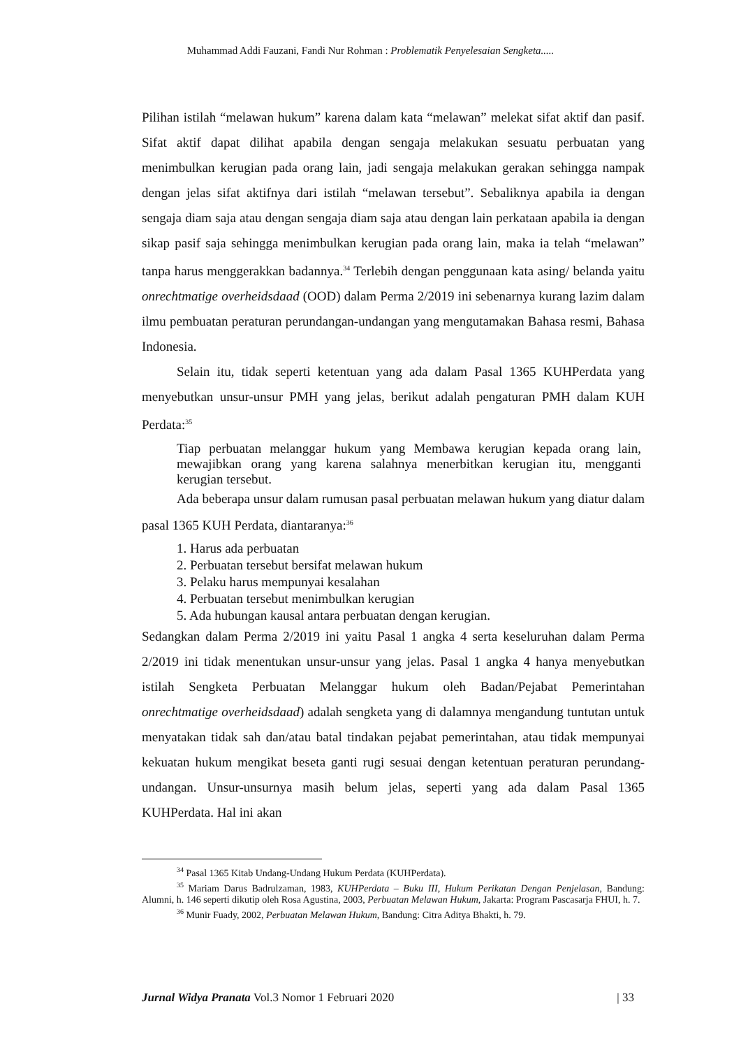Muhammad Addi Fauzani, Fandi Nur Rohman : Problematik Penyelesaian Sengketa.....
Pilihan istilah “melawan hukum” karena dalam kata “melawan” melekat sifat aktif dan pasif. Sifat aktif dapat dilihat apabila dengan sengaja melakukan sesuatu perbuatan yang menimbulkan kerugian pada orang lain, jadi sengaja melakukan gerakan sehingga nampak dengan jelas sifat aktifnya dari istilah “melawan tersebut”. Sebaliknya apabila ia dengan sengaja diam saja atau dengan sengaja diam saja atau dengan lain perkataan apabila ia dengan sikap pasif saja sehingga menimbulkan kerugian pada orang lain, maka ia telah “melawan” tanpa harus menggerakkan badannya.<sup>34</sup> Terlebih dengan penggunaan kata asing/ belanda yaitu onrechtmatige overheidsdaad (OOD) dalam Perma 2/2019 ini sebenarnya kurang lazim dalam ilmu pembuatan peraturan perundangan-undangan yang mengutamakan Bahasa resmi, Bahasa Indonesia.
Selain itu, tidak seperti ketentuan yang ada dalam Pasal 1365 KUHPerdata yang menyebutkan unsur-unsur PMH yang jelas, berikut adalah pengaturan PMH dalam KUH Perdata:<sup>35</sup>
Tiap perbuatan melanggar hukum yang Membawa kerugian kepada orang lain, mewajibkan orang yang karena salahnya menerbitkan kerugian itu, mengganti kerugian tersebut.
Ada beberapa unsur dalam rumusan pasal perbuatan melawan hukum yang diatur dalam pasal 1365 KUH Perdata, diantaranya:<sup>36</sup>
1. Harus ada perbuatan
2. Perbuatan tersebut bersifat melawan hukum
3. Pelaku harus mempunyai kesalahan
4. Perbuatan tersebut menimbulkan kerugian
5. Ada hubungan kausal antara perbuatan dengan kerugian.
Sedangkan dalam Perma 2/2019 ini yaitu Pasal 1 angka 4 serta keseluruhan dalam Perma 2/2019 ini tidak menentukan unsur-unsur yang jelas. Pasal 1 angka 4 hanya menyebutkan istilah Sengketa Perbuatan Melanggar hukum oleh Badan/Pejabat Pemerintahan onrechtmatige overheidsdaad) adalah sengketa yang di dalamnya mengandung tuntutan untuk menyatakan tidak sah dan/atau batal tindakan pejabat pemerintahan, atau tidak mempunyai kekuatan hukum mengikat beseta ganti rugi sesuai dengan ketentuan peraturan perundang-undangan. Unsur-unsurnya masih belum jelas, seperti yang ada dalam Pasal 1365 KUHPerdata. Hal ini akan
<sup>34</sup> Pasal 1365 Kitab Undang-Undang Hukum Perdata (KUHPerdata).
<sup>35</sup> Mariam Darus Badrulzaman, 1983, KUHPerdata – Buku III, Hukum Perikatan Dengan Penjelasan, Bandung: Alumni, h. 146 seperti dikutip oleh Rosa Agustina, 2003, Perbuatan Melawan Hukum, Jakarta: Program Pascasarja FHUI, h. 7.
<sup>36</sup> Munir Fuady, 2002, Perbuatan Melawan Hukum, Bandung: Citra Aditya Bhakti, h. 79.
Jurnal Widya Pranata Vol.3 Nomor 1 Februari 2020 | 33